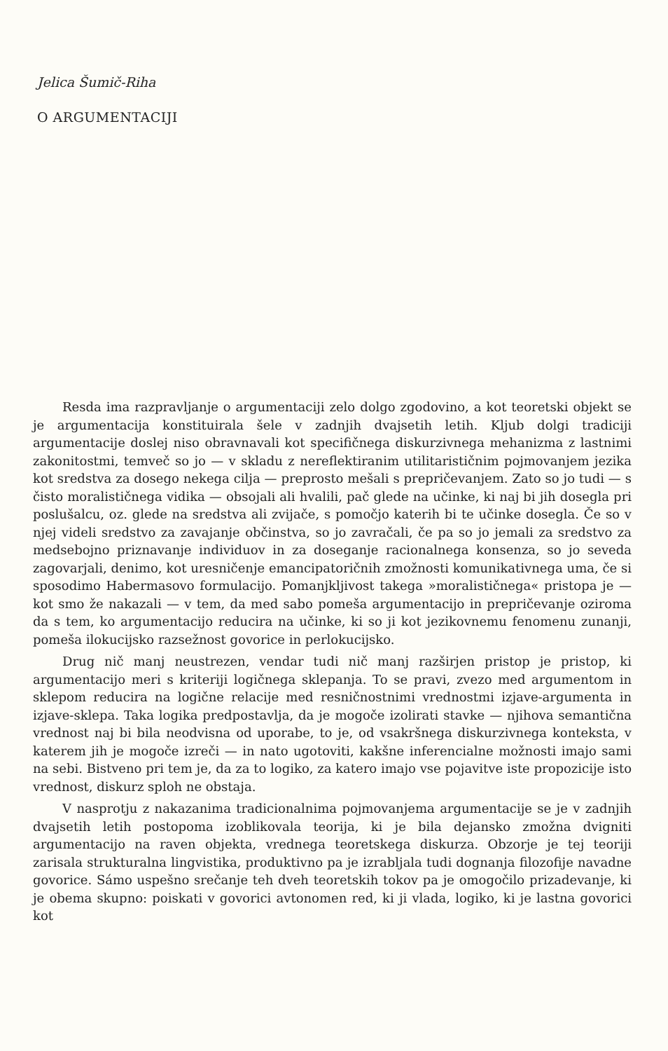Jelica Šumič-Riha
O ARGUMENTACIJI
Resda ima razpravljanje o argumentaciji zelo dolgo zgodovino, a kot teoretski objekt se je argumentacija konstituirala šele v zadnjih dvajsetih letih. Kljub dolgi tradiciji argumentacije doslej niso obravnavali kot specifičnega diskurzivnega mehanizma z lastnimi zakonitostmi, temveč so jo — v skladu z nereflektiranim utilitarističnim pojmovanjem jezika kot sredstva za dosego nekega cilja — preprosto mešali s prepričevanjem. Zato so jo tudi — s čisto moralističnega vidika — obsojali ali hvalili, pač glede na učinke, ki naj bi jih dosegla pri poslušalcu, oz. glede na sredstva ali zvijače, s pomočjo katerih bi te učinke dosegla. Če so v njej videli sredstvo za zavajanje občinstva, so jo zavračali, če pa so jo jemali za sredstvo za medsebojno priznavanje individuov in za doseganje racionalnega konsenza, so jo seveda zagovarjali, denimo, kot uresničenje emancipatoričnih zmožnosti komunikativnega uma, če si sposodimo Habermasovo formulacijo. Pomanjkljivost takega »moralističnega« pristopa je — kot smo že nakazali — v tem, da med sabo pomeša argumentacijo in prepričevanje oziroma da s tem, ko argumentacijo reducira na učinke, ki so ji kot jezikovnemu fenomenu zunanji, pomeša ilokucijsko razsežnost govorice in perlokucijsko.
Drug nič manj neustrezen, vendar tudi nič manj razširjen pristop je pristop, ki argumentacijo meri s kriteriji logičnega sklepanja. To se pravi, zvezo med argumentom in sklepom reducira na logične relacije med resničnostnimi vrednostmi izjave-argumenta in izjave-sklepa. Taka logika predpostavlja, da je mogoče izolirati stavke — njihova semantična vrednost naj bi bila neodvisna od uporabe, to je, od vsakršnega diskurzivnega konteksta, v katerem jih je mogoče izreči — in nato ugotoviti, kakšne inferencialne možnosti imajo sami na sebi. Bistveno pri tem je, da za to logiko, za katero imajo vse pojavitve iste propozicije isto vrednost, diskurz sploh ne obstaja.
V nasprotju z nakazanima tradicionalnima pojmovanjema argumentacije se je v zadnjih dvajsetih letih postopoma izoblikovala teorija, ki je bila dejansko zmožna dvigniti argumentacijo na raven objekta, vrednega teoretskega diskurza. Obzorje je tej teoriji zarisala strukturalna lingvistika, produktivno pa je izrabljala tudi dognanja filozofije navadne govorice. Sámo uspešno srečanje teh dveh teoretskih tokov pa je omogočilo prizadevanje, ki je obema skupno: poiskati v govorici avtonomen red, ki ji vlada, logiko, ki je lastna govorici kot